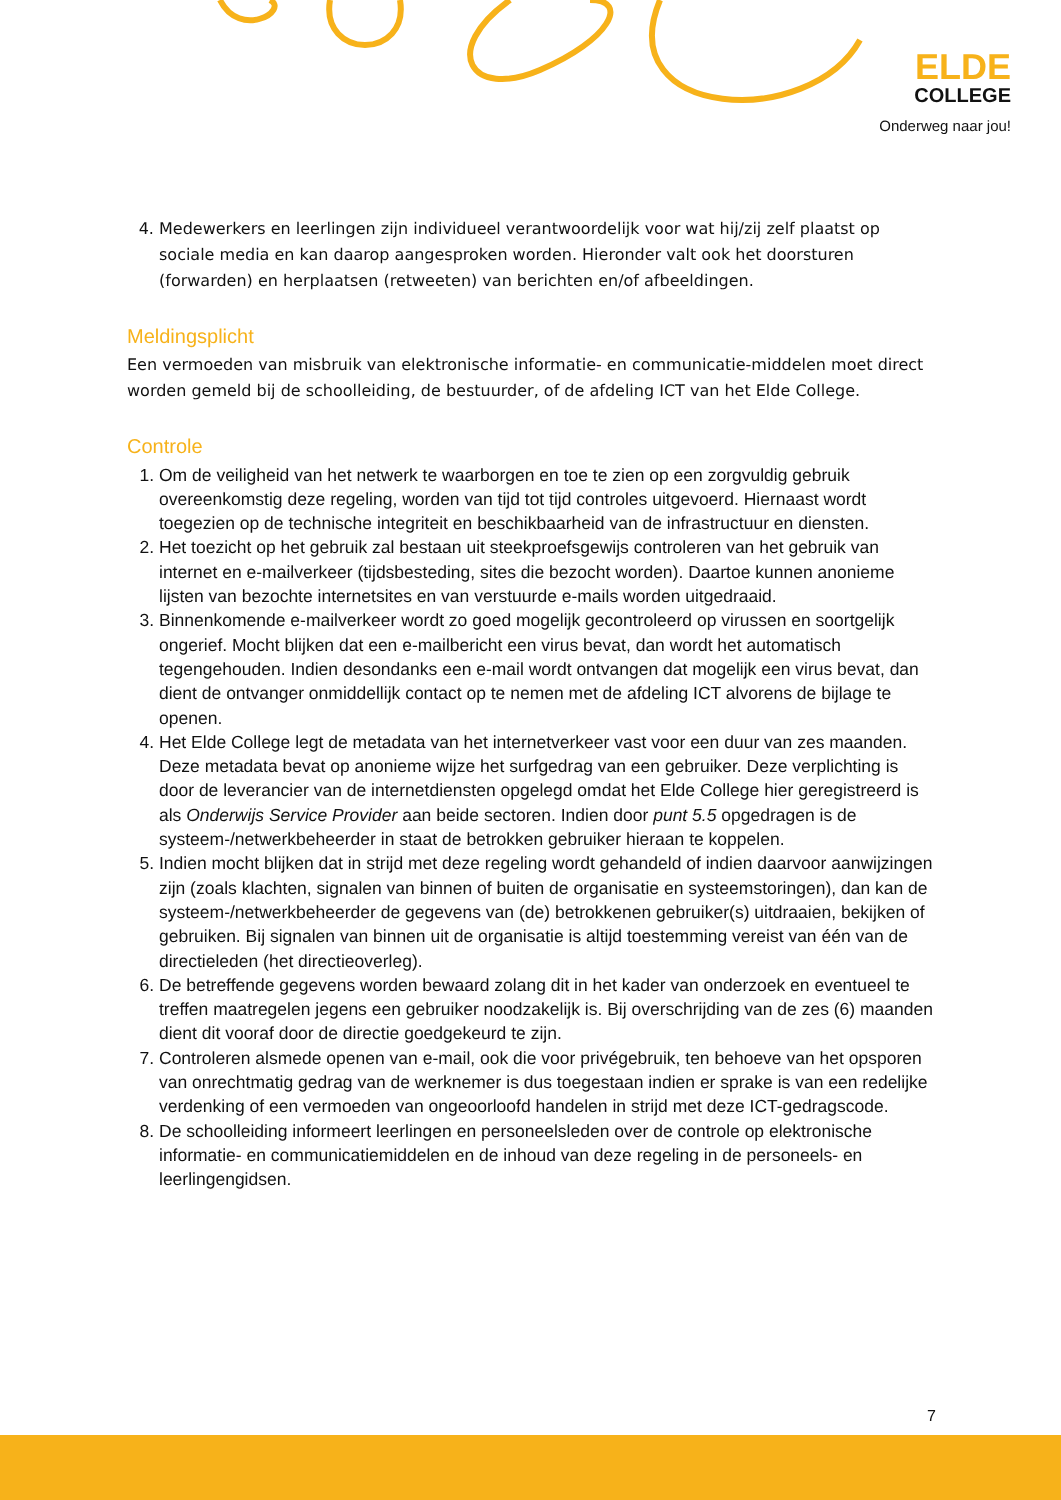ELDE
COLLEGE
Onderweg naar jou!
4. Medewerkers en leerlingen zijn individueel verantwoordelijk voor wat hij/zij zelf plaatst op sociale media en kan daarop aangesproken worden. Hieronder valt ook het doorsturen (forwarden) en herplaatsen (retweeten) van berichten en/of afbeeldingen.
Meldingsplicht
Een vermoeden van misbruik van elektronische informatie- en communicatie-middelen moet direct worden gemeld bij de schoolleiding, de bestuurder, of de afdeling ICT van het Elde College.
Controle
1. Om de veiligheid van het netwerk te waarborgen en toe te zien op een zorgvuldig gebruik overeenkomstig deze regeling, worden van tijd tot tijd controles uitgevoerd. Hiernaast wordt toegezien op de technische integriteit en beschikbaarheid van de infrastructuur en diensten.
2. Het toezicht op het gebruik zal bestaan uit steekproefsgewijs controleren van het gebruik van internet en e-mailverkeer (tijdsbesteding, sites die bezocht worden). Daartoe kunnen anonieme lijsten van bezochte internetsites en van verstuurde e-mails worden uitgedraaid.
3. Binnenkomende e-mailverkeer wordt zo goed mogelijk gecontroleerd op virussen en soortgelijk ongerief. Mocht blijken dat een e-mailbericht een virus bevat, dan wordt het automatisch tegengehouden. Indien desondanks een e-mail wordt ontvangen dat mogelijk een virus bevat, dan dient de ontvanger onmiddellijk contact op te nemen met de afdeling ICT alvorens de bijlage te openen.
4. Het Elde College legt de metadata van het internetverkeer vast voor een duur van zes maanden. Deze metadata bevat op anonieme wijze het surfgedrag van een gebruiker. Deze verplichting is door de leverancier van de internetdiensten opgelegd omdat het Elde College hier geregistreerd is als Onderwijs Service Provider aan beide sectoren. Indien door punt 5.5 opgedragen is de systeem-/netwerkbeheerder in staat de betrokken gebruiker hieraan te koppelen.
5. Indien mocht blijken dat in strijd met deze regeling wordt gehandeld of indien daarvoor aanwijzingen zijn (zoals klachten, signalen van binnen of buiten de organisatie en systeemstoringen), dan kan de systeem-/netwerkbeheerder de gegevens van (de) betrokkenen gebruiker(s) uitdraaien, bekijken of gebruiken. Bij signalen van binnen uit de organisatie is altijd toestemming vereist van één van de directieleden (het directieoverleg).
6. De betreffende gegevens worden bewaard zolang dit in het kader van onderzoek en eventueel te treffen maatregelen jegens een gebruiker noodzakelijk is. Bij overschrijding van de zes (6) maanden dient dit vooraf door de directie goedgekeurd te zijn.
7. Controleren alsmede openen van e-mail, ook die voor privégebruik, ten behoeve van het opsporen van onrechtmatig gedrag van de werknemer is dus toegestaan indien er sprake is van een redelijke verdenking of een vermoeden van ongeoorloofd handelen in strijd met deze ICT-gedragscode.
8. De schoolleiding informeert leerlingen en personeelsleden over de controle op elektronische informatie- en communicatiemiddelen en de inhoud van deze regeling in de personeels- en leerlingengidsen.
7